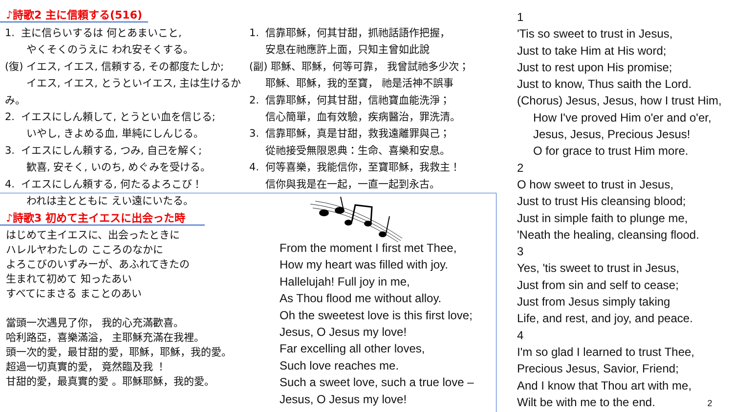♪詩歌2 主に信頼する(516)
1. 主に信らいするは 何とあまいこと,
やくそくのうえに われ安そくする。
(復) イエス, イエス, 信頼する, その都度たしか;
イエス, イエス, とうといイエス, 主は生けるかみ。
2. イエスにしん頼して, とうとい血を信じる;
いやし, きよめる血, 単純にしんじる。
3. イエスにしん頼する, つみ, 自己を解く;
歓喜, 安そく, いのち, めぐみを受ける。
4. イエスにしん頼する, 何たるよろこび！
われは主とともに えい遠にいたる。
1. 信靠耶穌，何其甘甜，抓祂話語作把握，
安息在祂應許上面，只知主曾如此說
(副) 耶穌、耶穌，何等可靠， 我曾試祂多少次；
耶穌、耶穌，我的至寶， 祂是活神不誤事
2. 信靠耶穌，何其甘甜，信祂寶血能洗淨；
信心簡單，血有效驗，疾病醫治，罪洗清。
3. 信靠耶穌，真是甘甜，救我遠離罪與己；
從祂接受無限恩典：生命、喜樂和安息。
4. 何等喜樂，我能信你，至寶耶穌，我救主！
信你與我是在一起，一直一起到永古。
♪詩歌3 初めて主イエスに出会った時
はじめて主イエスに、出会ったときに
ハレルヤわたしの こころのなかに
よろこびのいずみーが、あふれてきたの
生まれて初めて 知ったあい
すべてにまさる まことのあい
當頭一次遇見了你， 我的心充滿歡喜。
哈利路亞，喜樂滿溢， 主耶穌充滿在我裡。
頭一次的愛，最甘甜的愛，耶穌，耶穌，我的愛。
超過一切真實的愛， 竟然臨及我 ！
甘甜的愛，最真實的愛 。耶穌耶穌，我的愛。
From the moment I first met Thee,
How my heart was filled with joy.
Hallelujah! Full joy in me,
As Thou flood me without alloy.
Oh the sweetest love is this first love;
Jesus, O Jesus my love!
Far excelling all other loves,
Such love reaches me.
Such a sweet love, such a true love –
Jesus, O Jesus my love!
1
'Tis so sweet to trust in Jesus,
Just to take Him at His word;
Just to rest upon His promise;
Just to know, Thus saith the Lord.
(Chorus) Jesus, Jesus, how I trust Him,
How I've proved Him o'er and o'er,
Jesus, Jesus, Precious Jesus!
O for grace to trust Him more.
2
O how sweet to trust in Jesus,
Just to trust His cleansing blood;
Just in simple faith to plunge me,
'Neath the healing, cleansing flood.
3
Yes, 'tis sweet to trust in Jesus,
Just from sin and self to cease;
Just from Jesus simply taking
Life, and rest, and joy, and peace.
4
I'm so glad I learned to trust Thee,
Precious Jesus, Savior, Friend;
And I know that Thou art with me,
Wilt be with me to the end. 2